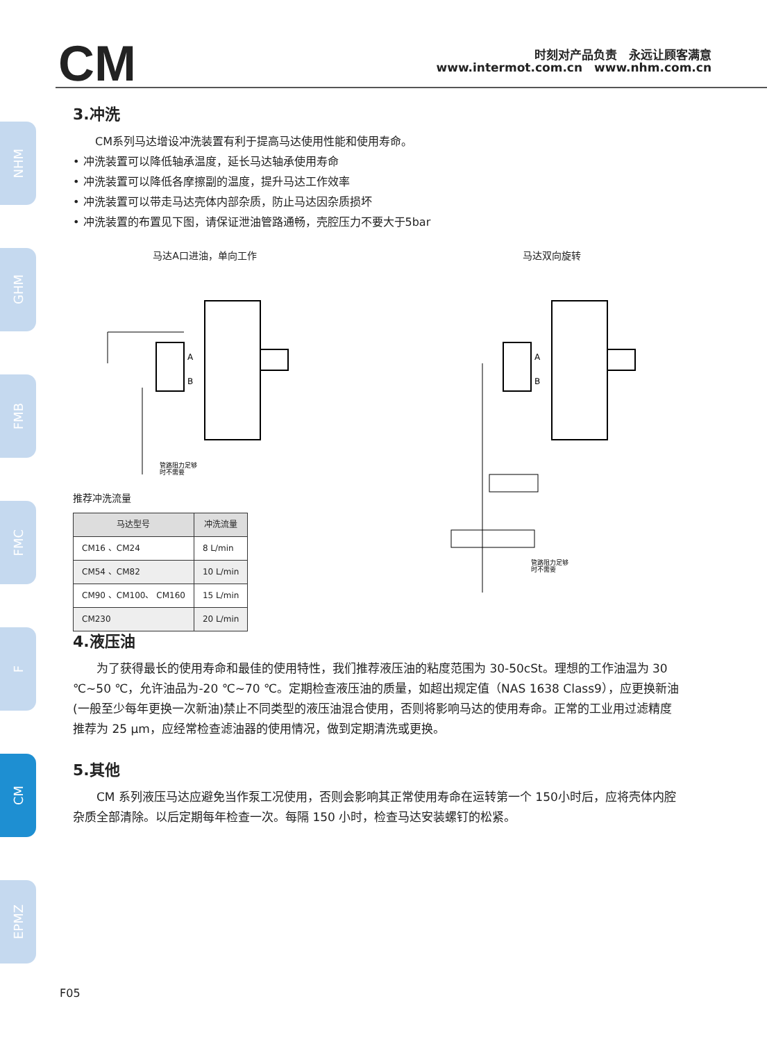CM
时刻对产品负责　永远让顾客满意
www.intermot.com.cn　www.nhm.com.cn
NHM
GHM
FMB
FMC
F
CM
EPMZ
3.冲洗
CM系列马达增设冲洗装置有利于提高马达使用性能和使用寿命。
• 冲洗装置可以降低轴承温度，延长马达轴承使用寿命
• 冲洗装置可以降低各摩擦副的温度，提升马达工作效率
• 冲洗装置可以带走马达壳体内部杂质，防止马达因杂质损坏
• 冲洗装置的布置见下图，请保证泄油管路通畅，壳腔压力不要大于5bar
马达A口进油，单向工作
A
B
管路阻力足够
时不需要
推荐冲洗流量
| 马达型号 | 冲洗流量 |
| --- | --- |
| CM16 、CM24 | 8 L/min |
| CM54 、CM82 | 10 L/min |
| CM90 、CM100、 CM160 | 15 L/min |
| CM230 | 20 L/min |
马达双向旋转
A
B
管路阻力足够
时不需要
4.液压油
为了获得最长的使用寿命和最佳的使用特性，我们推荐液压油的粘度范围为 30-50cSt。理想的工作油温为 30 ℃~50 ℃，允许油品为-20 ℃~70 ℃。定期检查液压油的质量，如超出规定值（NAS 1638 Class9），应更换新油(一般至少每年更换一次新油)禁止不同类型的液压油混合使用，否则将影响马达的使用寿命。正常的工业用过滤精度推荐为 25 μm，应经常检查滤油器的使用情况，做到定期清洗或更换。
5.其他
CM 系列液压马达应避免当作泵工况使用，否则会影响其正常使用寿命在运转第一个 150小时后，应将壳体内腔杂质全部清除。以后定期每年检查一次。每隔 150 小时，检查马达安装螺钉的松紧。
F05